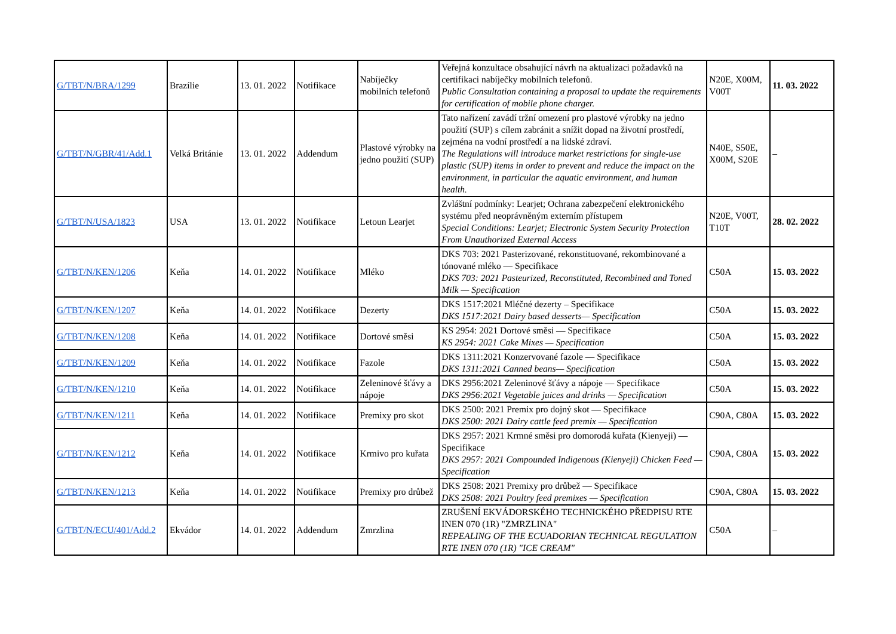| G/TBT/N/BRA/1299 | Brazílie | 13. 01. 2022 | Notifikace | Nabíječky mobilních telefonů | Veřejná konzultace obsahující návrh na aktualizaci požadavků na certifikaci nabíječky mobilních telefonů. Public Consultation containing a proposal to update the requirements for certification of mobile phone charger. | N20E, X00M, V00T | 11. 03. 2022 |
| G/TBT/N/GBR/41/Add.1 | Velká Británie | 13. 01. 2022 | Addendum | Plastové výrobky na jedno použití (SUP) | Tato nařízení zavádí tržní omezení pro plastové výrobky na jedno použití (SUP) s cílem zabránit a snížit dopad na životní prostředí, zejména na vodní prostředí a na lidské zdraví. The Regulations will introduce market restrictions for single-use plastic (SUP) items in order to prevent and reduce the impact on the environment, in particular the aquatic environment, and human health. | N40E, S50E, X00M, S20E | – |
| G/TBT/N/USA/1823 | USA | 13. 01. 2022 | Notifikace | Letoun Learjet | Zvláštní podmínky: Learjet; Ochrana zabezpečení elektronického systému před neoprávněným externím přístupem Special Conditions: Learjet; Electronic System Security Protection From Unauthorized External Access | N20E, V00T, T10T | 28. 02. 2022 |
| G/TBT/N/KEN/1206 | Keňa | 14. 01. 2022 | Notifikace | Mléko | DKS 703: 2021 Pasterizované, rekonstituované, rekombinované a tónované mléko — Specifikace DKS 703: 2021 Pasteurized, Reconstituted, Recombined and Toned Milk — Specification | C50A | 15. 03. 2022 |
| G/TBT/N/KEN/1207 | Keňa | 14. 01. 2022 | Notifikace | Dezerty | DKS 1517:2021 Mléčné dezerty – Specifikace DKS 1517:2021 Dairy based desserts— Specification | C50A | 15. 03. 2022 |
| G/TBT/N/KEN/1208 | Keňa | 14. 01. 2022 | Notifikace | Dortové směsi | KS 2954: 2021 Dortové směsi — Specifikace KS 2954: 2021 Cake Mixes — Specification | C50A | 15. 03. 2022 |
| G/TBT/N/KEN/1209 | Keňa | 14. 01. 2022 | Notifikace | Fazole | DKS 1311:2021 Konzervované fazole — Specifikace DKS 1311:2021 Canned beans— Specification | C50A | 15. 03. 2022 |
| G/TBT/N/KEN/1210 | Keňa | 14. 01. 2022 | Notifikace | Zeleninové šťávy a nápoje | DKS 2956:2021 Zeleninové šťávy a nápoje — Specifikace DKS 2956:2021 Vegetable juices and drinks — Specification | C50A | 15. 03. 2022 |
| G/TBT/N/KEN/1211 | Keňa | 14. 01. 2022 | Notifikace | Premixy pro skot | DKS 2500: 2021 Premix pro dojný skot — Specifikace DKS 2500: 2021 Dairy cattle feed premix — Specification | C90A, C80A | 15. 03. 2022 |
| G/TBT/N/KEN/1212 | Keňa | 14. 01. 2022 | Notifikace | Krmivo pro kuřata | DKS 2957: 2021 Krmné směsi pro domorodá kuřata (Kienyeji) — Specifikace DKS 2957: 2021 Compounded Indigenous (Kienyeji) Chicken Feed — Specification | C90A, C80A | 15. 03. 2022 |
| G/TBT/N/KEN/1213 | Keňa | 14. 01. 2022 | Notifikace | Premixy pro drůbež | DKS 2508: 2021 Premixy pro drůbež — Specifikace DKS 2508: 2021 Poultry feed premixes — Specification | C90A, C80A | 15. 03. 2022 |
| G/TBT/N/ECU/401/Add.2 | Ekvádor | 14. 01. 2022 | Addendum | Zmrzlina | ZRUŠENÍ EKVÁDORSKÉHO TECHNICKÉHO PŘEDPISU RTE INEN 070 (1R) "ZMRZLINA" REPEALING OF THE ECUADORIAN TECHNICAL REGULATION RTE INEN 070 (1R) "ICE CREAM" | C50A | – |